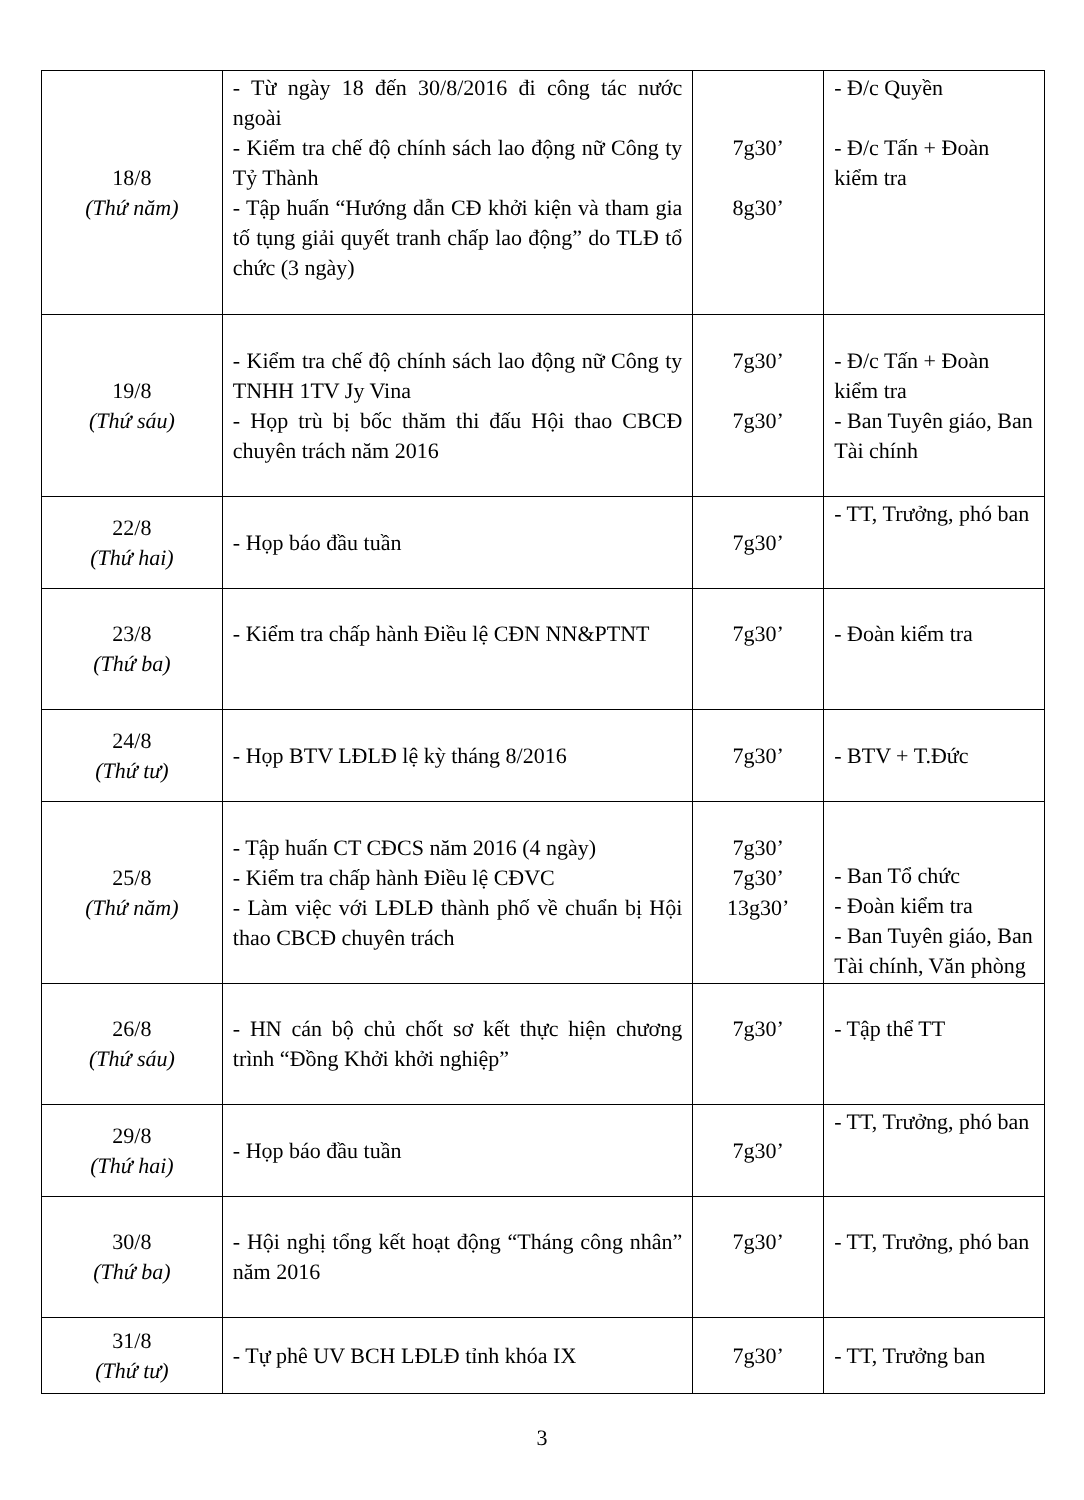| 18/8 (Thứ năm) | - Từ ngày 18 đến 30/8/2016 đi công tác nước ngoài - Kiểm tra chế độ chính sách lao động nữ Công ty Tỷ Thành - Tập huấn “Hướng dẫn CĐ khởi kiện và tham gia tố tụng giải quyết tranh chấp lao động” do TLĐ tổ chức (3 ngày) | 7g30’ 8g30’ | - Đ/c Quyền - Đ/c Tấn + Đoàn kiểm tra |
| 19/8 (Thứ sáu) | - Kiểm tra chế độ chính sách lao động nữ Công ty TNHH 1TV Jy Vina - Họp trù bị bốc thăm thi đấu Hội thao CBCĐ chuyên trách năm 2016 | 7g30’ 7g30’ | - Đ/c Tấn + Đoàn kiểm tra - Ban Tuyên giáo, Ban Tài chính |
| 22/8 (Thứ hai) | - Họp báo đầu tuần | 7g30’ | - TT, Trưởng, phó ban |
| 23/8 (Thứ ba) | - Kiểm tra chấp hành Điều lệ CĐN NN&PTNT | 7g30’ | - Đoàn kiểm tra |
| 24/8 (Thứ tư) | - Họp BTV LĐLĐ lệ kỳ tháng 8/2016 | 7g30’ | - BTV + T.Đức |
| 25/8 (Thứ năm) | - Tập huấn CT CĐCS năm 2016 (4 ngày) - Kiểm tra chấp hành Điều lệ CĐVC - Làm việc với LĐLĐ thành phố về chuẩn bị Hội thao CBCĐ chuyên trách | 7g30’ 7g30’ 13g30’ | - Ban Tổ chức - Đoàn kiểm tra - Ban Tuyên giáo, Ban Tài chính, Văn phòng |
| 26/8 (Thứ sáu) | - HN cán bộ chủ chốt sơ kết thực hiện chương trình “Đồng Khởi khởi nghiệp” | 7g30’ | - Tập thể TT |
| 29/8 (Thứ hai) | - Họp báo đầu tuần | 7g30’ | - TT, Trưởng, phó ban |
| 30/8 (Thứ ba) | - Hội nghị tổng kết hoạt động “Tháng công nhân” năm 2016 | 7g30’ | - TT, Trưởng, phó ban |
| 31/8 (Thứ tư) | - Tự phê UV BCH LĐLĐ tỉnh khóa IX | 7g30’ | - TT, Trưởng ban |
3